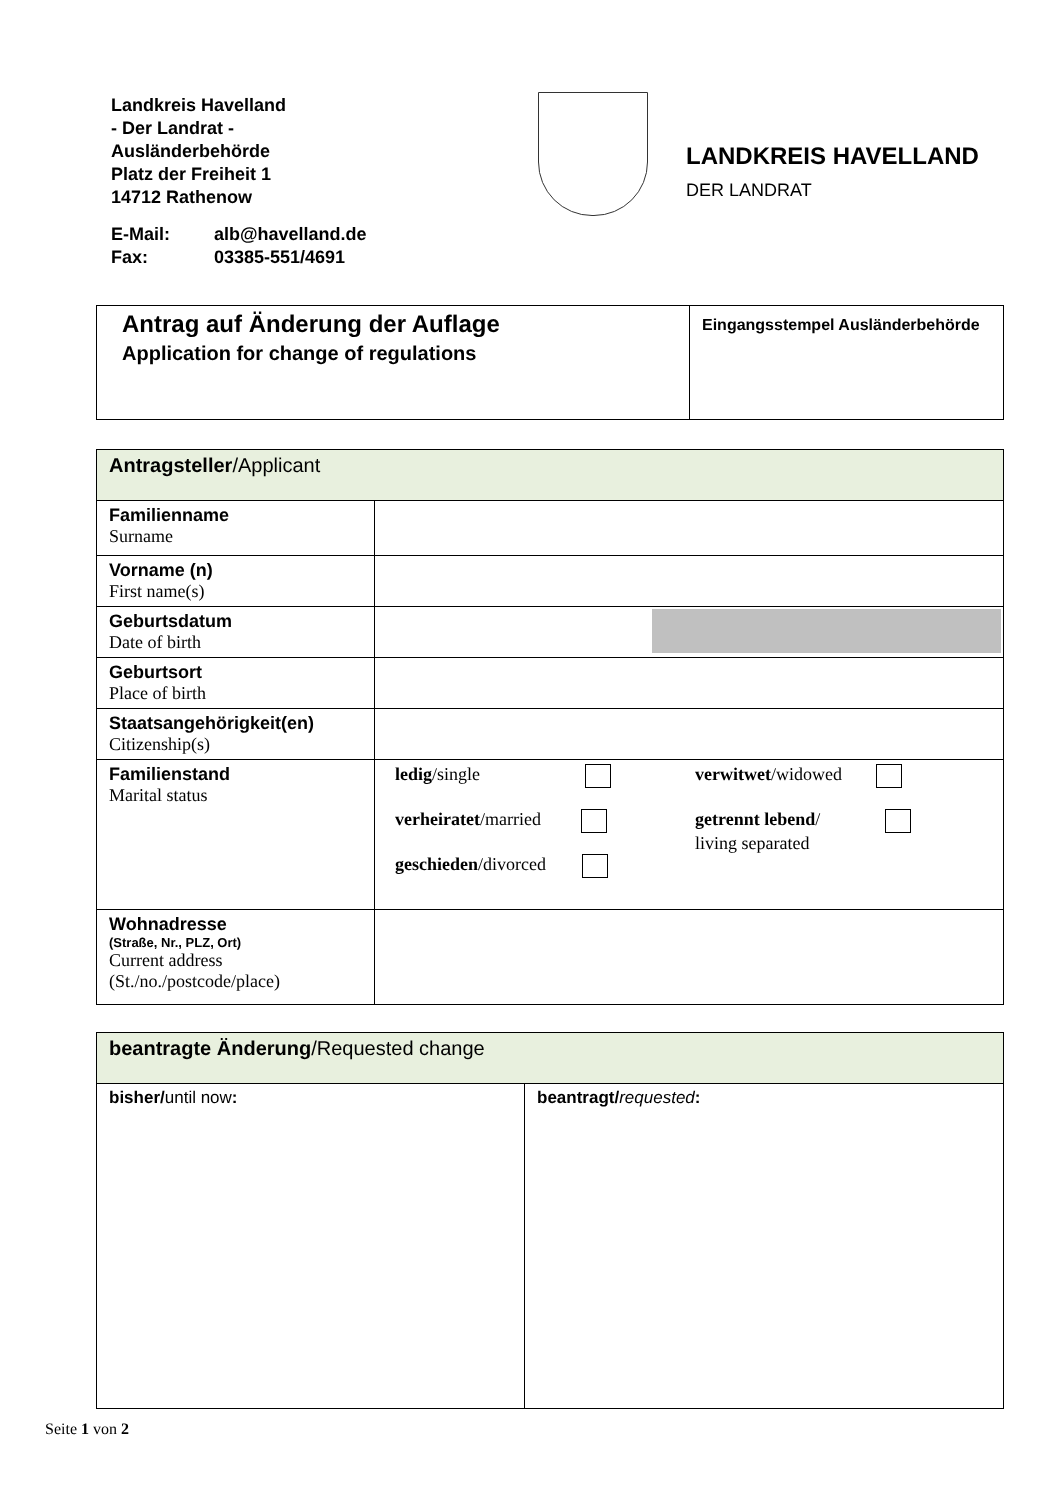Landkreis Havelland
- Der Landrat -
Ausländerbehörde
Platz der Freiheit 1
14712 Rathenow
E-Mail: alb@havelland.de
Fax: 03385-551/4691
LANDKREIS HAVELLAND
DER LANDRAT
| Antrag auf Änderung der Auflage Application for change of regulations | Eingangsstempel Ausländerbehörde |
| Antragsteller /Applicant | |
| Familienname Surname | |
| Vorname (n) First name(s) | |
| Geburtsdatum Date of birth | |
| Geburtsort Place of birth | |
| Staatsangehörigkeit(en) Citizenship(s) | |
| Familienstand Marital status | ledig /single verheiratet /married geschieden /divorced verwitwet /widowed getrennt lebend / living separated |
| Wohnadresse (Straße, Nr., PLZ, Ort) Current address (St./no./postcode/place) | |
| beantragte Änderung /Requested change | |
| bisher/ until now : | beantragt/ requested : |
Seite 1 von 2